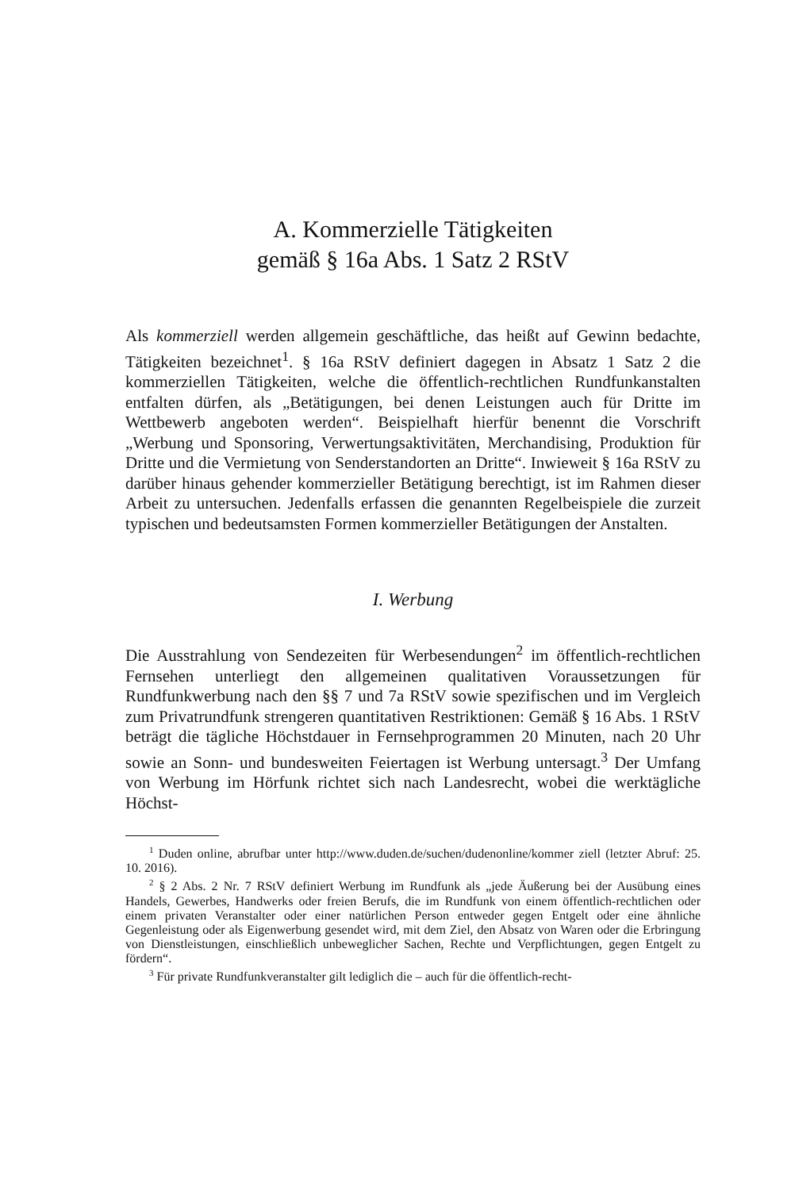A. Kommerzielle Tätigkeiten
gemäß § 16a Abs. 1 Satz 2 RStV
Als kommerziell werden allgemein geschäftliche, das heißt auf Gewinn bedachte, Tätigkeiten bezeichnet<sup>1</sup>. § 16a RStV definiert dagegen in Absatz 1 Satz 2 die kommerziellen Tätigkeiten, welche die öffentlich-rechtlichen Rundfunkanstalten entfalten dürfen, als „Betätigungen, bei denen Leistungen auch für Dritte im Wettbewerb angeboten werden“. Beispielhaft hierfür benennt die Vorschrift „Werbung und Sponsoring, Verwertungsaktivitäten, Merchandising, Produktion für Dritte und die Vermietung von Senderstandorten an Dritte“. Inwieweit § 16a RStV zu darüber hinaus gehender kommerzieller Betätigung berechtigt, ist im Rahmen dieser Arbeit zu untersuchen. Jedenfalls erfassen die genannten Regelbeispiele die zurzeit typischen und bedeutsamsten Formen kommerzieller Betätigungen der Anstalten.
I. Werbung
Die Ausstrahlung von Sendezeiten für Werbesendungen<sup>2</sup> im öffentlich-rechtlichen Fernsehen unterliegt den allgemeinen qualitativen Voraussetzungen für Rundfunkwerbung nach den §§ 7 und 7a RStV sowie spezifischen und im Vergleich zum Privatrundfunk strengeren quantitativen Restriktionen: Gemäß § 16 Abs. 1 RStV beträgt die tägliche Höchstdauer in Fernsehprogrammen 20 Minuten, nach 20 Uhr sowie an Sonn- und bundesweiten Feiertagen ist Werbung untersagt.<sup>3</sup> Der Umfang von Werbung im Hörfunk richtet sich nach Landesrecht, wobei die werktägliche Höchst-
<sup>1</sup> Duden online, abrufbar unter http://www.duden.de/suchen/dudenonline/kommer ziell (letzter Abruf: 25. 10. 2016).
<sup>2</sup> § 2 Abs. 2 Nr. 7 RStV definiert Werbung im Rundfunk als „jede Äußerung bei der Ausübung eines Handels, Gewerbes, Handwerks oder freien Berufs, die im Rundfunk von einem öffentlich-rechtlichen oder einem privaten Veranstalter oder einer natürlichen Person entweder gegen Entgelt oder eine ähnliche Gegenleistung oder als Eigenwerbung gesendet wird, mit dem Ziel, den Absatz von Waren oder die Erbringung von Dienstleistungen, einschließlich unbeweglicher Sachen, Rechte und Verpflichtungen, gegen Entgelt zu fördern“.
<sup>3</sup> Für private Rundfunkveranstalter gilt lediglich die – auch für die öffentlich-recht-